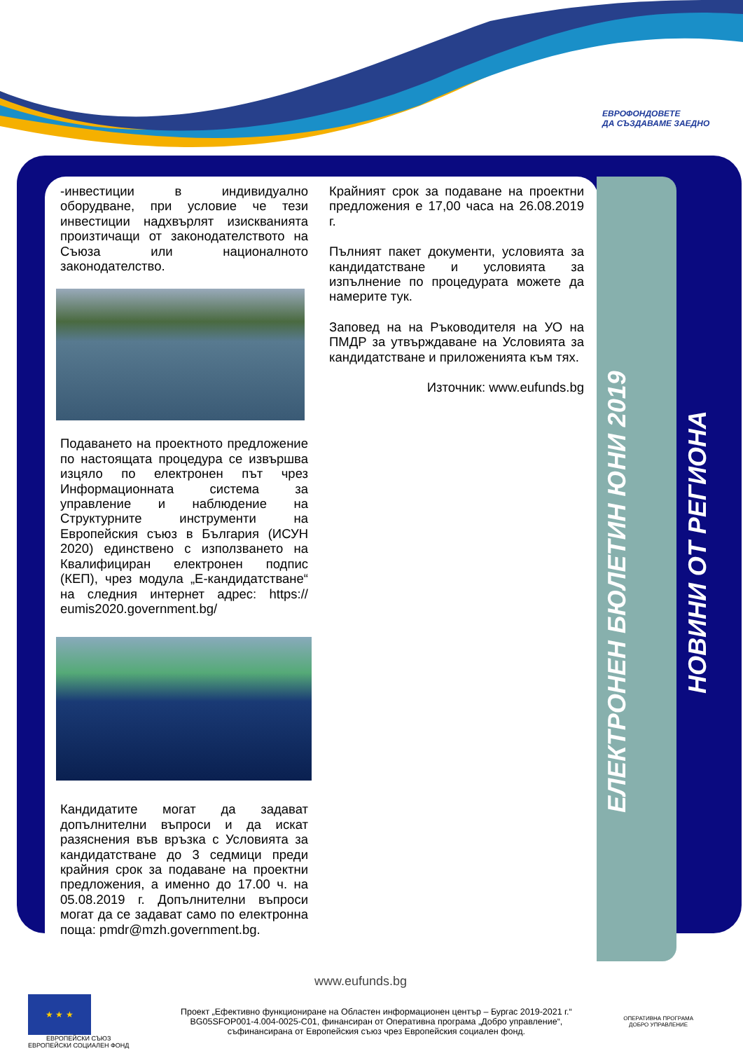ЕВРОФОНДОВЕТЕ
ДА СЪЗДАВАМЕ ЗАЕДНО
-инвестиции в индивидуално оборудване, при условие че тези инвестиции надхвърлят изискванията произтичащи от законодателството на Съюза или националното законодателство.
Подаването на проектното предложение по настоящата процедура се извършва изцяло по електронен път чрез Информационната система за управление и наблюдение на Структурните инструменти на Европейския съюз в България (ИСУН 2020) единствено с използването на Квалифициран електронен подпис (КЕП), чрез модула „Е-кандидатстване“ на следния интернет адрес: https:// eumis2020.government.bg/
Кандидатите могат да задават допълнителни въпроси и да искат разяснения във връзка с Условията за кандидатстване до 3 седмици преди крайния срок за подаване на проектни предложения, а именно до 17.00 ч. на 05.08.2019 г. Допълнителни въпроси могат да се задават само по електронна поща: pmdr@mzh.government.bg.
Крайният срок за подаване на проектни предложения е 17,00 часа на 26.08.2019 г.
Пълният пакет документи, условията за кандидатстване и условията за изпълнение по процедурата можете да намерите тук.
Заповед на на Ръководителя на УО на ПМДР за утвърждаване на Условията за кандидатстване и приложенията към тях.
Източник: www.eufunds.bg
ЕЛЕКТРОНЕН БЮЛЕТИН ЮНИ 2019
НОВИНИ ОТ РЕГИОНА
www.eufunds.bg
★ ★ ★
ЕВРОПЕЙСКИ СЪЮЗ
ЕВРОПЕЙСКИ СОЦИАЛЕН ФОНД
Проект „Ефективно функциониране на Областен информационен център – Бургас 2019-2021 г.“
BG05SFOP001-4.004-0025-C01, финансиран от Оперативна програма „Добро управление“,
съфинансирана от Европейския съюз чрез Европейския социален фонд.
ОПЕРАТИВНА ПРОГРАМА
ДОБРО УПРАВЛЕНИЕ